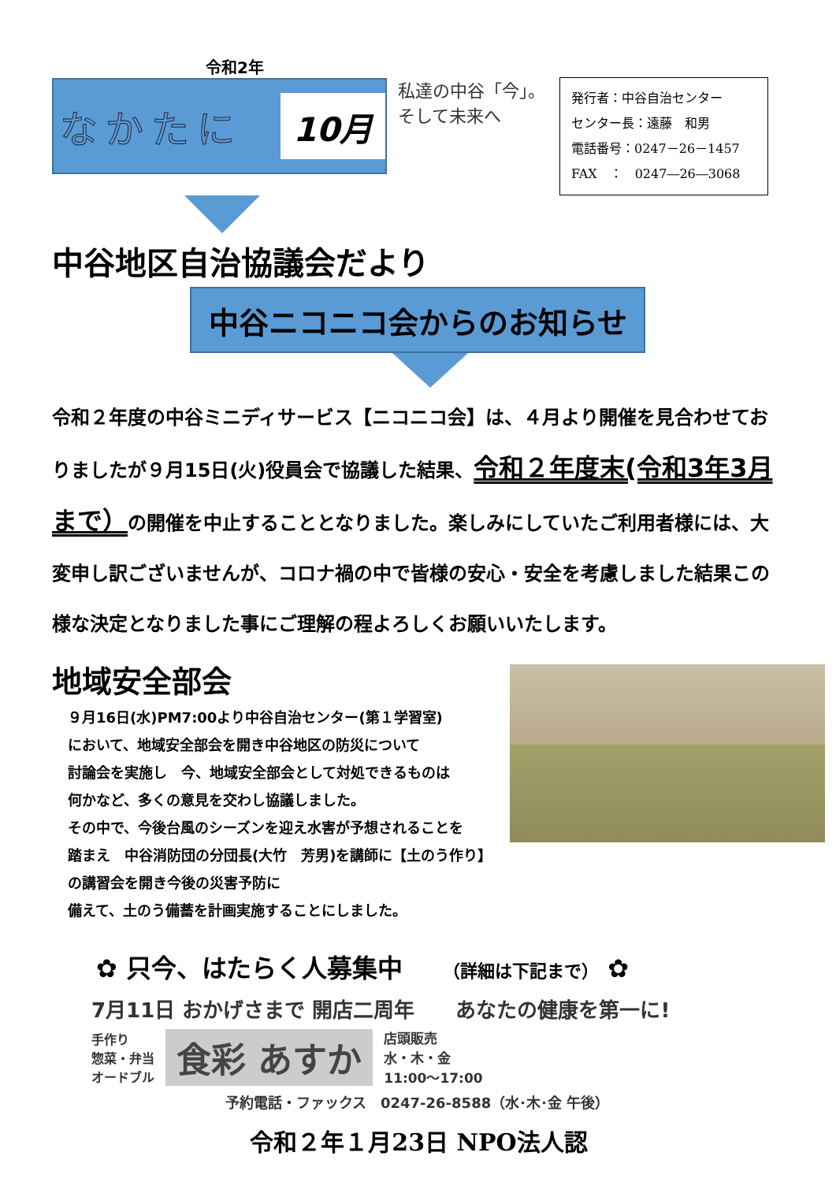令和2年
なかたに 10月
私達の中谷「今」。
そして未来へ
発行者：中谷自治センター
センター長：遠藤　和男
電話番号：0247－26－1457
FAX　：　0247―26―3068
中谷地区自治協議会だより
中谷ニコニコ会からのお知らせ
令和２年度の中谷ミニディサービス【ニコニコ会】は、４月より開催を見合わせておりましたが９月15日(火)役員会で協議した結果、令和２年度末(令和3年3月まで）の開催を中止することとなりました。楽しみにしていたご利用者様には、大変申し訳ございませんが、コロナ禍の中で皆様の安心・安全を考慮しました結果この様な決定となりました事にご理解の程よろしくお願いいたします。
地域安全部会
９月16日(水)PM7:00より中谷自治センター(第１学習室)
において、地域安全部会を開き中谷地区の防災について
討論会を実施し　今、地域安全部会として対処できるものは
何かなど、多くの意見を交わし協議しました。
その中で、今後台風のシーズンを迎え水害が予想されることを
踏まえ　中谷消防団の分団長(大竹　芳男)を講師に【土のう作り】の講習会を開き今後の災害予防に
備えて、土のう備蓄を計画実施することにしました。
✿ 只今、はたらく人募集中 （詳細は下記まで） ✿
7月11日 おかげさまで 開店二周年　　あなたの健康を第一に!
手作り
惣菜・弁当
オードブル
食彩 あすか
店頭販売
水・木・金
11:00〜17:00
予約電話・ファックス　0247-26-8588（水･木･金 午後）
令和２年１月23日 NPO法人認